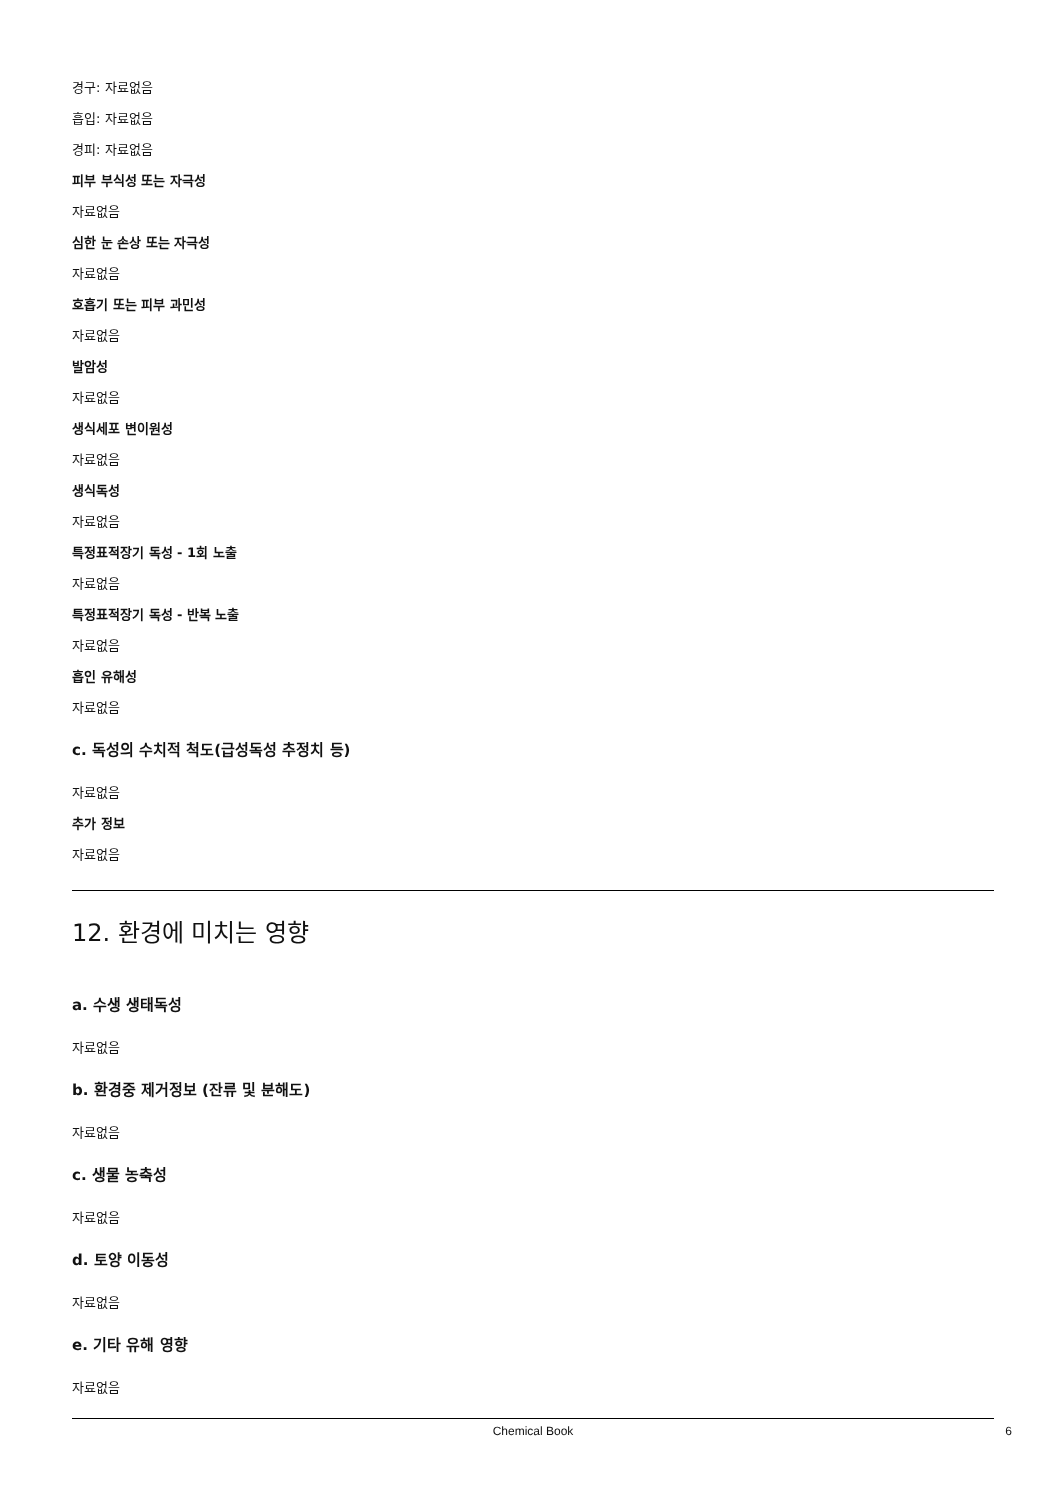경구: 자료없음
흡입: 자료없음
경피: 자료없음
피부 부식성 또는 자극성
자료없음
심한 눈 손상 또는 자극성
자료없음
호흡기 또는 피부 과민성
자료없음
발암성
자료없음
생식세포 변이원성
자료없음
생식독성
자료없음
특정표적장기 독성 - 1회 노출
자료없음
특정표적장기 독성 - 반복 노출
자료없음
흡인 유해성
자료없음
c. 독성의 수치적 척도(급성독성 추정치 등)
자료없음
추가 정보
자료없음
12. 환경에 미치는 영향
a. 수생 생태독성
자료없음
b. 환경중 제거정보 (잔류 및 분해도)
자료없음
c. 생물 농축성
자료없음
d. 토양 이동성
자료없음
e. 기타 유해 영향
자료없음
Chemical Book 6